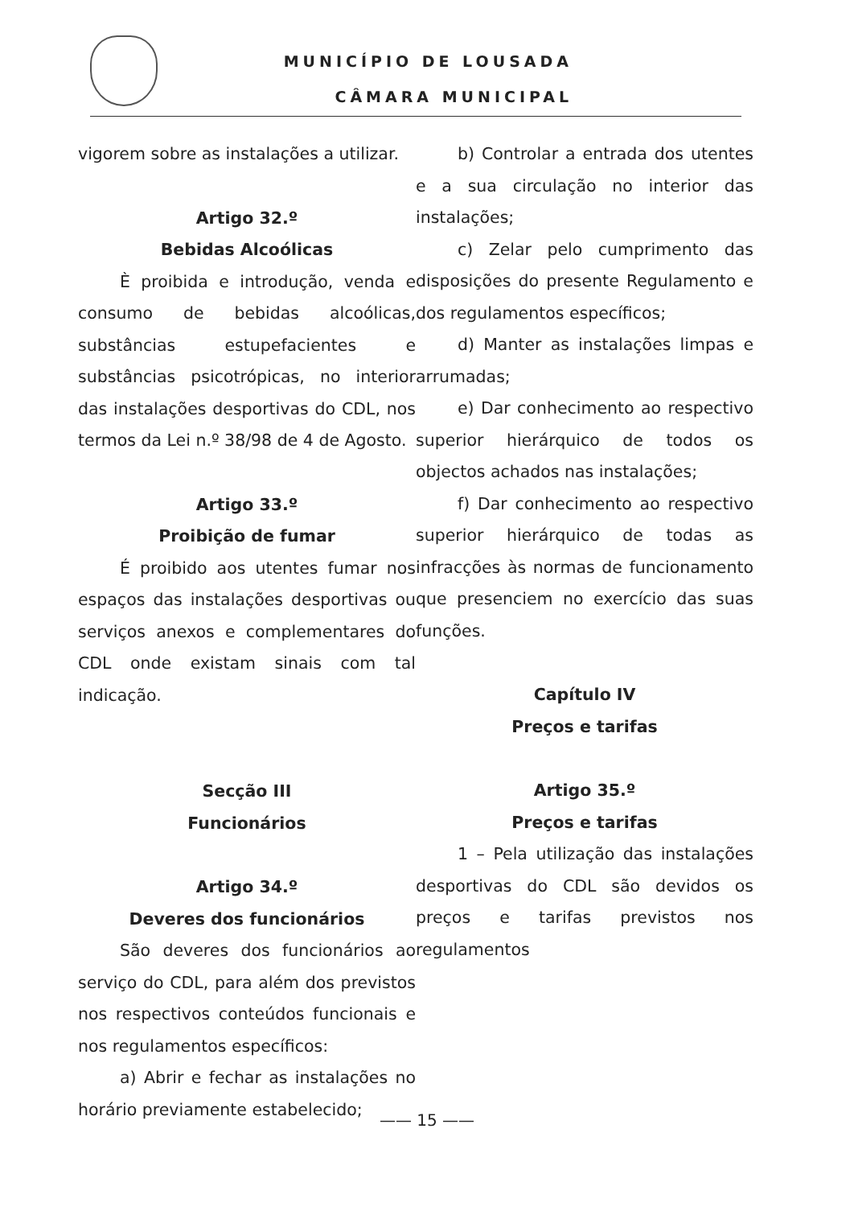MUNICÍPIO DE LOUSADA
CÂMARA MUNICIPAL
vigorem sobre as instalações a utilizar.
Artigo 32.º
Bebidas Alcoólicas
È proibida e introdução, venda e consumo de bebidas alcoólicas, substâncias estupefacientes e substâncias psicotrópicas, no interior das instalações desportivas do CDL, nos termos da Lei n.º 38/98 de 4 de Agosto.
Artigo 33.º
Proibição de fumar
É proibido aos utentes fumar nos espaços das instalações desportivas ou serviços anexos e complementares do CDL onde existam sinais com tal indicação.
Secção III
Funcionários
Artigo 34.º
Deveres dos funcionários
São deveres dos funcionários ao serviço do CDL, para além dos previstos nos respectivos conteúdos funcionais e nos regulamentos específicos:
a) Abrir e fechar as instalações no horário previamente estabelecido;
b) Controlar a entrada dos utentes e a sua circulação no interior das instalações;
c) Zelar pelo cumprimento das disposições do presente Regulamento e dos regulamentos específicos;
d) Manter as instalações limpas e arrumadas;
e) Dar conhecimento ao respectivo superior hierárquico de todos os objectos achados nas instalações;
f) Dar conhecimento ao respectivo superior hierárquico de todas as infracções às normas de funcionamento que presenciem no exercício das suas funções.
Capítulo IV
Preços e tarifas
Artigo 35.º
Preços e tarifas
1 – Pela utilização das instalações desportivas do CDL são devidos os preços e tarifas previstos nos regulamentos
—— 15 ——